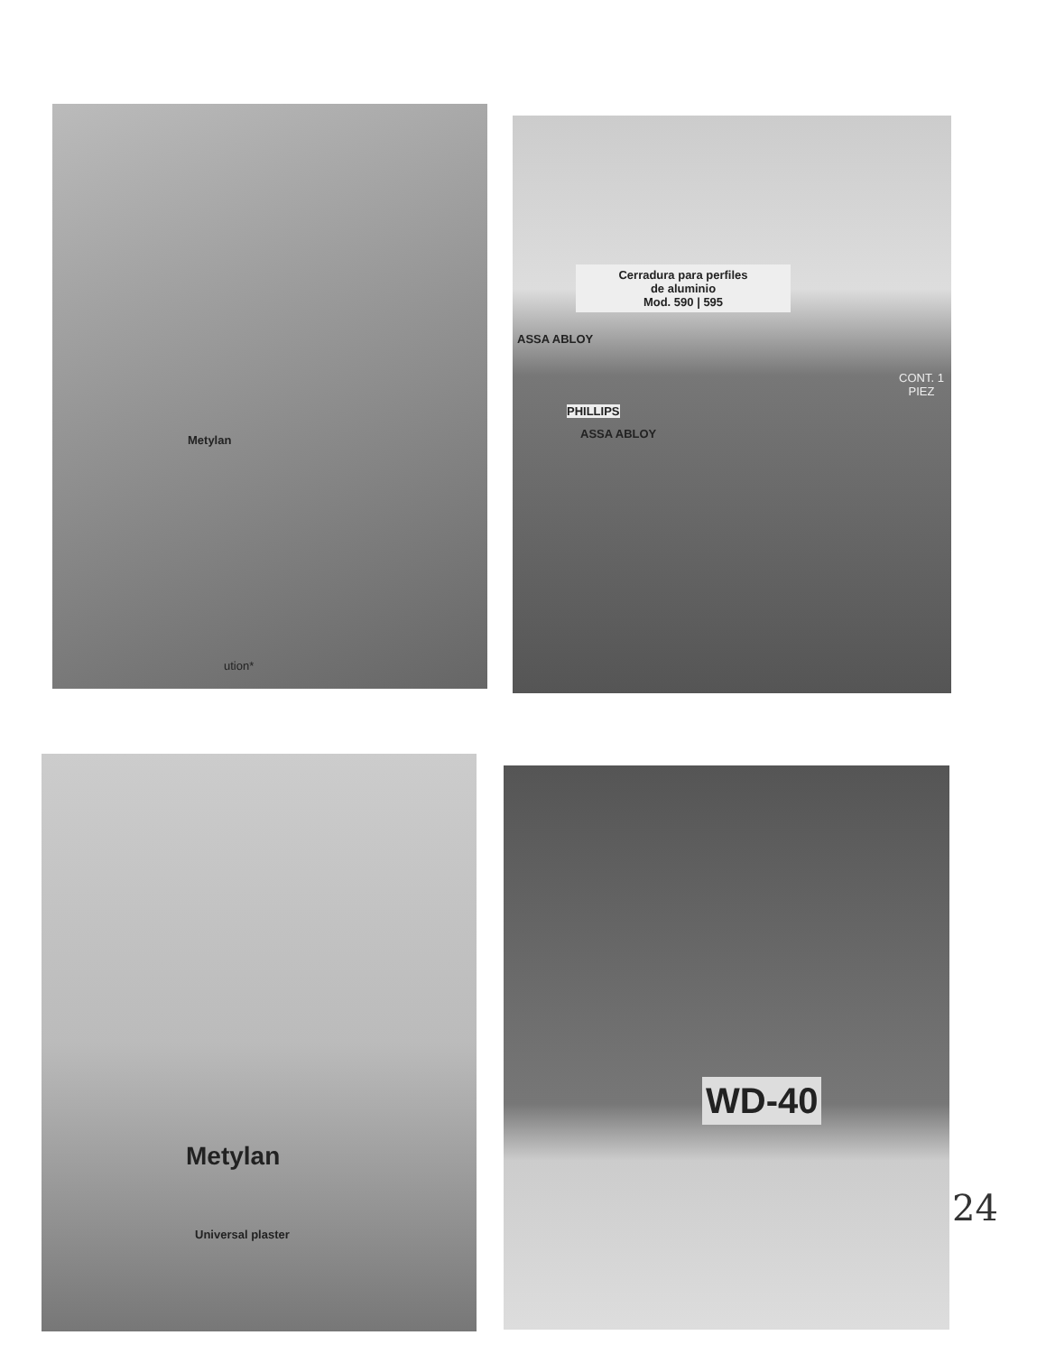Metylan
ution*
Cerradura para perfiles
de aluminio
Mod. 590 | 595
ASSA ABLOY
PHILLIPS
ASSA ABLOY
CONT. 1 PIEZ
Metylan
Universal plaster
WD-40
24